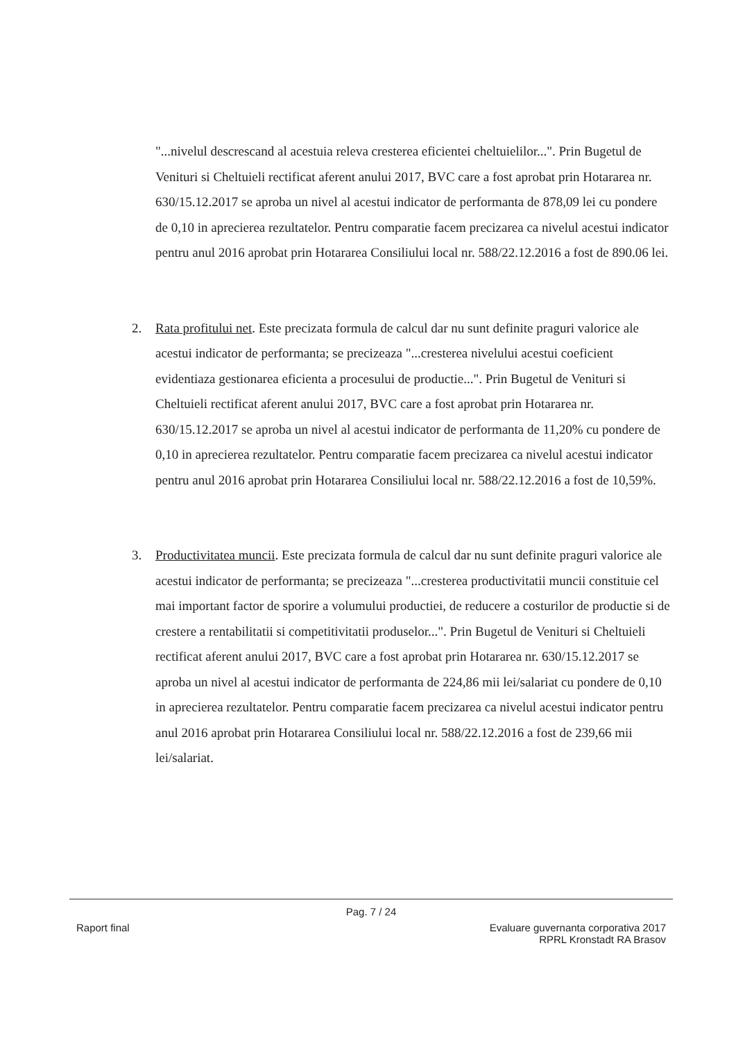"...nivelul descrescand al acestuia releva cresterea eficientei cheltuielilor...". Prin Bugetul de Venituri si Cheltuieli rectificat aferent anului 2017, BVC care a fost aprobat prin Hotararea nr. 630/15.12.2017 se aproba un nivel al acestui indicator de performanta de 878,09 lei cu pondere de 0,10 in aprecierea rezultatelor. Pentru comparatie facem precizarea ca nivelul acestui indicator pentru anul 2016 aprobat prin Hotararea Consiliului local nr. 588/22.12.2016 a fost de 890.06 lei.
2. Rata profitului net. Este precizata formula de calcul dar nu sunt definite praguri valorice ale acestui indicator de performanta; se precizeaza "...cresterea nivelului acestui coeficient evidentiaza gestionarea eficienta a procesului de productie...". Prin Bugetul de Venituri si Cheltuieli rectificat aferent anului 2017, BVC care a fost aprobat prin Hotararea nr. 630/15.12.2017 se aproba un nivel al acestui indicator de performanta de 11,20% cu pondere de 0,10 in aprecierea rezultatelor. Pentru comparatie facem precizarea ca nivelul acestui indicator pentru anul 2016 aprobat prin Hotararea Consiliului local nr. 588/22.12.2016 a fost de 10,59%.
3. Productivitatea muncii. Este precizata formula de calcul dar nu sunt definite praguri valorice ale acestui indicator de performanta; se precizeaza "...cresterea productivitatii muncii constituie cel mai important factor de sporire a volumului productiei, de reducere a costurilor de productie si de crestere a rentabilitatii si competitivitatii produselor...". Prin Bugetul de Venituri si Cheltuieli rectificat aferent anului 2017, BVC care a fost aprobat prin Hotararea nr. 630/15.12.2017 se aproba un nivel al acestui indicator de performanta de 224,86 mii lei/salariat cu pondere de 0,10 in aprecierea rezultatelor. Pentru comparatie facem precizarea ca nivelul acestui indicator pentru anul 2016 aprobat prin Hotararea Consiliului local nr. 588/22.12.2016 a fost de 239,66 mii lei/salariat.
Pag. 7 / 24
Raport final Evaluare guvernanta corporativa 2017
RPRL Kronstadt RA Brasov